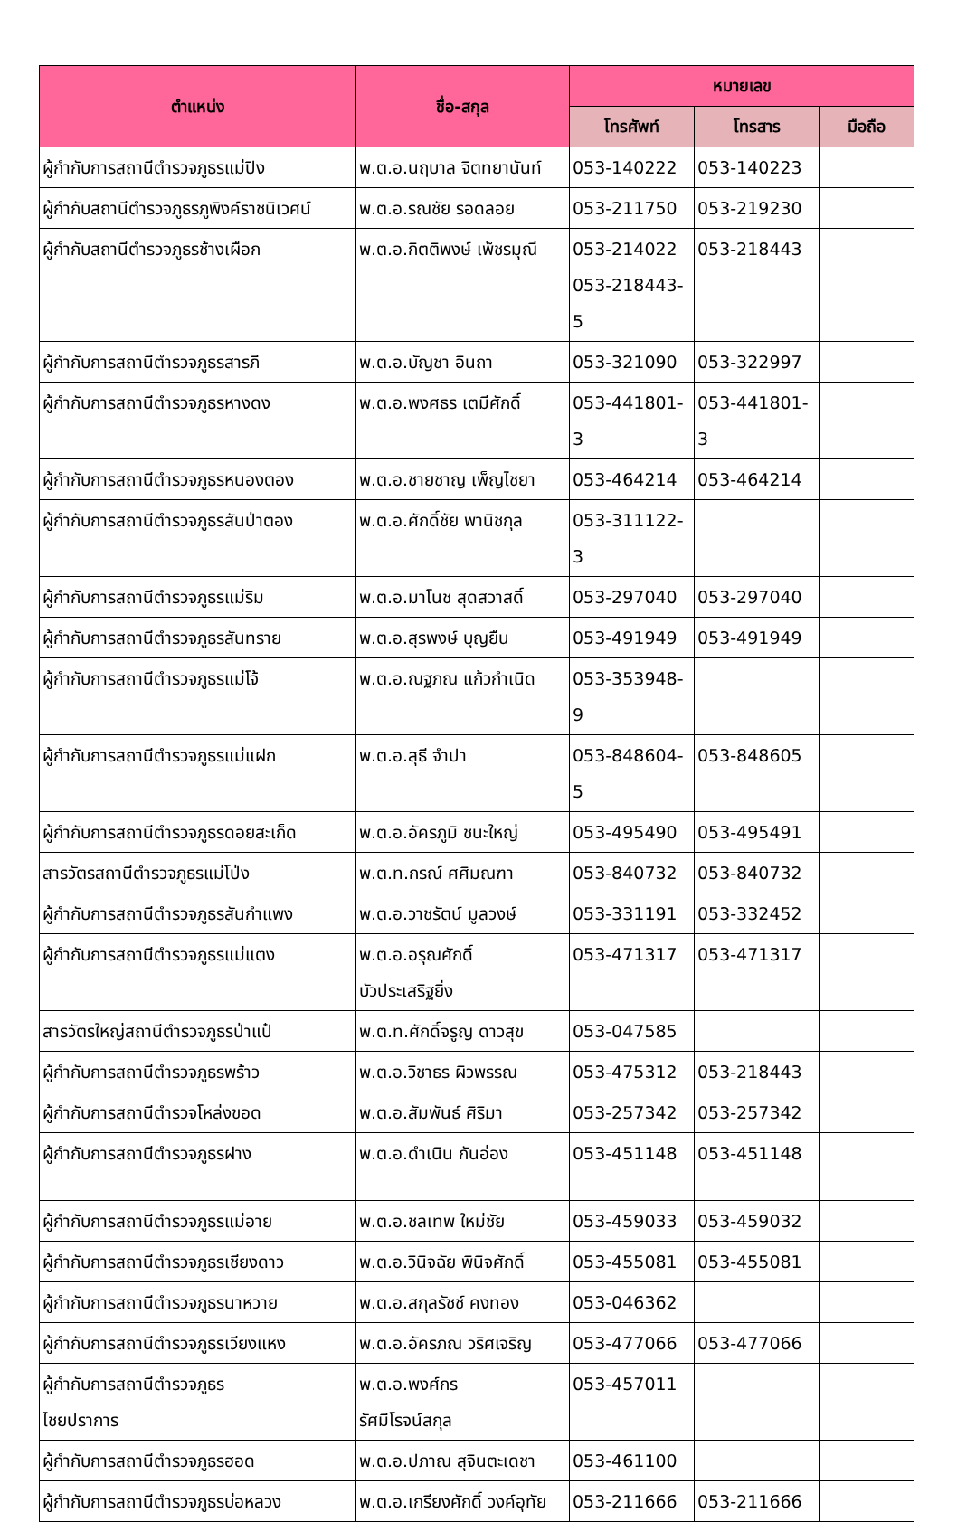| ตำแหน่ง | ชื่อ-สกุล | หมายเลข | | |
| --- | --- | --- | --- | --- |
| | | โทรศัพท์ | โทรสาร | มือถือ |
| ผู้กำกับการสถานีตำรวจภูธรแม่ปิง | พ.ต.อ.นฤบาล จิตทยานันท์ | 053-140222 | 053-140223 | |
| ผู้กำกับสถานีตำรวจภูธรภูพิงค์ราชนิเวศน์ | พ.ต.อ.รณชัย รอดลอย | 053-211750 | 053-219230 | |
| ผู้กำกับสถานีตำรวจภูธรช้างเผือก | พ.ต.อ.กิตติพงษ์ เพ็ชรมุณี | 053-214022 053-218443-5 | 053-218443 | |
| ผู้กำกับการสถานีตำรวจภูธรสารภี | พ.ต.อ.บัญชา อินถา | 053-321090 | 053-322997 | |
| ผู้กำกับการสถานีตำรวจภูธรหางดง | พ.ต.อ.พงศธร เตมีศักดิ์ | 053-441801-3 | 053-441801-3 | |
| ผู้กำกับการสถานีตำรวจภูธรหนองตอง | พ.ต.อ.ชายชาญ เพ็ญไชยา | 053-464214 | 053-464214 | |
| ผู้กำกับการสถานีตำรวจภูธรสันป่าตอง | พ.ต.อ.ศักดิ์ชัย พานิชกุล | 053-311122-3 | | |
| ผู้กำกับการสถานีตำรวจภูธรแม่ริม | พ.ต.อ.มาโนช สุดสวาสดิ์ | 053-297040 | 053-297040 | |
| ผู้กำกับการสถานีตำรวจภูธรสันทราย | พ.ต.อ.สุรพงษ์ บุญยืน | 053-491949 | 053-491949 | |
| ผู้กำกับการสถานีตำรวจภูธรแม่โจ้ | พ.ต.อ.ณฐภณ แก้วกำเนิด | 053-353948-9 | | |
| ผู้กำกับการสถานีตำรวจภูธรแม่แฝก | พ.ต.อ.สุธี จำปา | 053-848604-5 | 053-848605 | |
| ผู้กำกับการสถานีตำรวจภูธรดอยสะเก็ด | พ.ต.อ.อัครภูมิ ชนะใหญ่ | 053-495490 | 053-495491 | |
| สารวัตรสถานีตำรวจภูธรแม่โป่ง | พ.ต.ท.กรณ์ ศศิมณฑา | 053-840732 | 053-840732 | |
| ผู้กำกับการสถานีตำรวจภูธรสันกำแพง | พ.ต.อ.วาชรัตน์ มูลวงษ์ | 053-331191 | 053-332452 | |
| ผู้กำกับการสถานีตำรวจภูธรแม่แตง | พ.ต.อ.อรุณศักดิ์ บัวประเสริฐยิ่ง | 053-471317 | 053-471317 | |
| สารวัตรใหญ่สถานีตำรวจภูธรป่าแป๋ | พ.ต.ท.ศักดิ์จรูญ ดาวสุข | 053-047585 | | |
| ผู้กำกับการสถานีตำรวจภูธรพร้าว | พ.ต.อ.วิชาธร ผิวพรรณ | 053-475312 | 053-218443 | |
| ผู้กำกับการสถานีตำรวจโหล่งขอด | พ.ต.อ.สัมพันธ์ ศิริมา | 053-257342 | 053-257342 | |
| ผู้กำกับการสถานีตำรวจภูธรฝาง | พ.ต.อ.ดำเนิน กันอ่อง | 053-451148 | 053-451148 | |
| ผู้กำกับการสถานีตำรวจภูธรแม่อาย | พ.ต.อ.ชลเทพ ใหม่ชัย | 053-459033 | 053-459032 | |
| ผู้กำกับการสถานีตำรวจภูธรเชียงดาว | พ.ต.อ.วินิจฉัย พินิจศักดิ์ | 053-455081 | 053-455081 | |
| ผู้กำกับการสถานีตำรวจภูธรนาหวาย | พ.ต.อ.สกุลรัชช์ คงทอง | 053-046362 | | |
| ผู้กำกับการสถานีตำรวจภูธรเวียงแหง | พ.ต.อ.อัครภณ วริศเจริญ | 053-477066 | 053-477066 | |
| ผู้กำกับการสถานีตำรวจภูธร ไชยปราการ | พ.ต.อ.พงศ์กร รัศมีโรจน์สกุล | 053-457011 | | |
| ผู้กำกับการสถานีตำรวจภูธรฮอด | พ.ต.อ.ปภาณ สุจินตะเดชา | 053-461100 | | |
| ผู้กำกับการสถานีตำรวจภูธรบ่อหลวง | พ.ต.อ.เกรียงศักดิ์ วงค์อุทัย | 053-211666 | 053-211666 | |